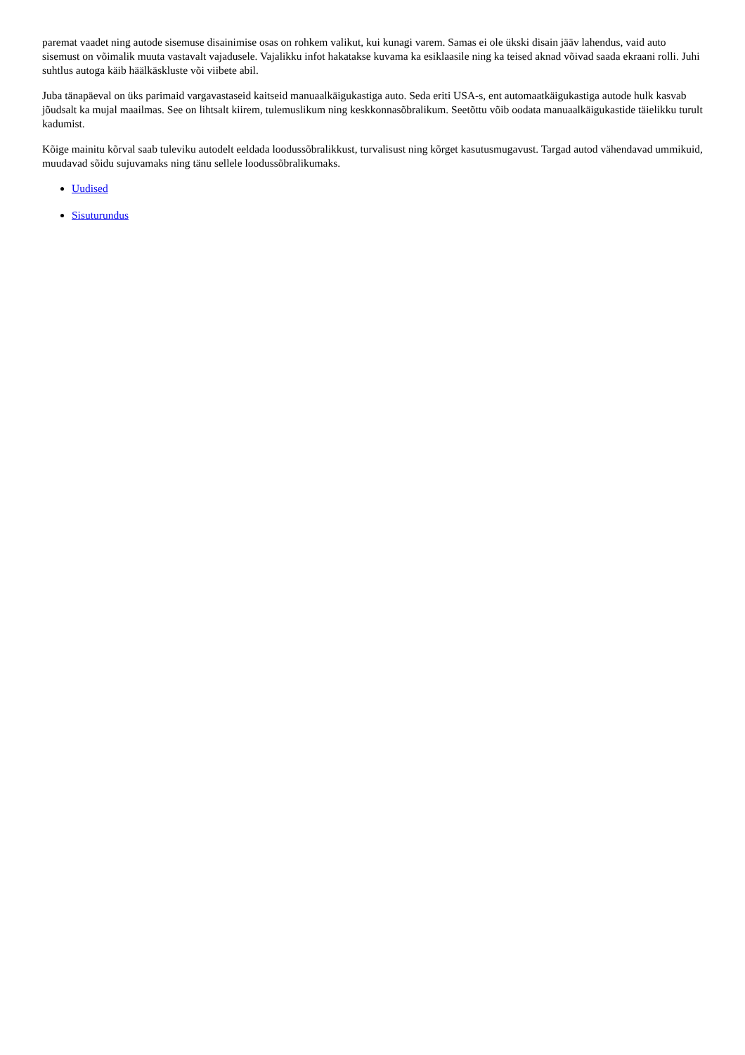paremat vaadet ning autode sisemuse disainimise osas on rohkem valikut, kui kunagi varem. Samas ei ole ükski disain jääv lahendus, vaid auto sisemust on võimalik muuta vastavalt vajadusele. Vajalikku infot hakatakse kuvama ka esiklaasile ning ka teised aknad võivad saada ekraani rolli. Juhi suhtlus autoga käib häälkäskluste või viibete abil.
Juba tänapäeval on üks parimaid vargavastaseid kaitseid manuaalkäigukastiga auto. Seda eriti USA-s, ent automaatkäigukastiga autode hulk kasvab jõudsalt ka mujal maailmas. See on lihtsalt kiirem, tulemuslikum ning keskkonnasõbralikum. Seetõttu võib oodata manuaalkäigukastide täielikku turult kadumist.
Kõige mainitu kõrval saab tuleviku autodelt eeldada loodussõbralikkust, turvalisust ning kõrget kasutusmugavust. Targad autod vähendavad ummikuid, muudavad sõidu sujuvamaks ning tänu sellele loodussõbralikumaks.
Uudised
Sisuturundus